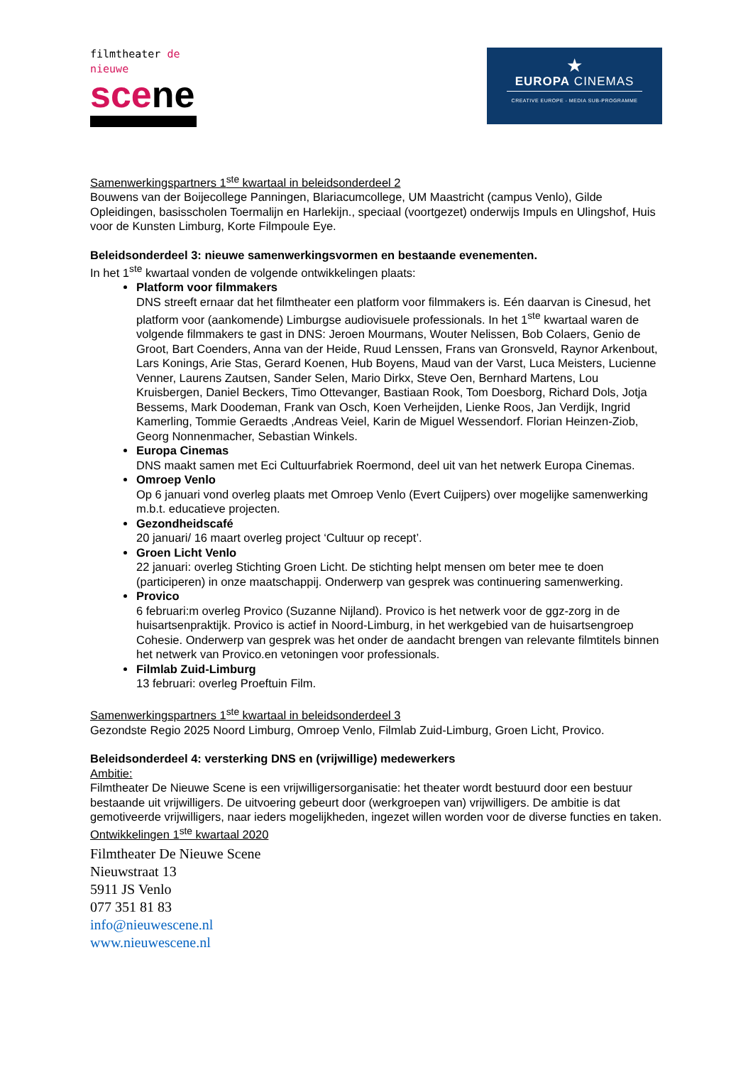filmtheater de nieuwe
scene
★
EUROPA CINEMAS
CREATIVE EUROPE - MEDIA SUB-PROGRAMME
Samenwerkingspartners 1<sup>ste</sup> kwartaal in beleidsonderdeel 2
Bouwens van der Boijecollege Panningen, Blariacumcollege, UM Maastricht (campus Venlo), Gilde Opleidingen, basisscholen Toermalijn en Harlekijn., speciaal (voortgezet) onderwijs Impuls en Ulingshof, Huis voor de Kunsten Limburg, Korte Filmpoule Eye.
Beleidsonderdeel 3: nieuwe samenwerkingsvormen en bestaande evenementen.
In het 1<sup>ste</sup> kwartaal vonden de volgende ontwikkelingen plaats:
Platform voor filmmakers
DNS streeft ernaar dat het filmtheater een platform voor filmmakers is. Eén daarvan is Cinesud, het platform voor (aankomende) Limburgse audiovisuele professionals. In het 1<sup>ste</sup> kwartaal waren de volgende filmmakers te gast in DNS: Jeroen Mourmans, Wouter Nelissen, Bob Colaers, Genio de Groot, Bart Coenders, Anna van der Heide, Ruud Lenssen, Frans van Gronsveld, Raynor Arkenbout, Lars Konings, Arie Stas, Gerard Koenen, Hub Boyens, Maud van der Varst, Luca Meisters, Lucienne Venner, Laurens Zautsen, Sander Selen, Mario Dirkx, Steve Oen, Bernhard Martens, Lou Kruisbergen, Daniel Beckers, Timo Ottevanger, Bastiaan Rook, Tom Doesborg, Richard Dols, Jotja Bessems, Mark Doodeman, Frank van Osch, Koen Verheijden, Lienke Roos, Jan Verdijk, Ingrid Kamerling, Tommie Geraedts ,Andreas Veiel, Karin de Miguel Wessendorf. Florian Heinzen-Ziob, Georg Nonnenmacher, Sebastian Winkels.
Europa Cinemas
DNS maakt samen met Eci Cultuurfabriek Roermond, deel uit van het netwerk Europa Cinemas.
Omroep Venlo
Op 6 januari vond overleg plaats met Omroep Venlo (Evert Cuijpers) over mogelijke samenwerking m.b.t. educatieve projecten.
Gezondheidscafé
20 januari/ 16 maart overleg project ‘Cultuur op recept’.
Groen Licht Venlo
22 januari: overleg Stichting Groen Licht. De stichting helpt mensen om beter mee te doen (participeren) in onze maatschappij. Onderwerp van gesprek was continuering samenwerking.
Provico
6 februari:m overleg Provico (Suzanne Nijland). Provico is het netwerk voor de ggz-zorg in de huisartsenpraktijk. Provico is actief in Noord-Limburg, in het werkgebied van de huisartsengroep Cohesie. Onderwerp van gesprek was het onder de aandacht brengen van relevante filmtitels binnen het netwerk van Provico.en vetoningen voor professionals.
Filmlab Zuid-Limburg
13 februari: overleg Proeftuin Film.
Samenwerkingspartners 1<sup>ste</sup> kwartaal in beleidsonderdeel 3
Gezondste Regio 2025 Noord Limburg, Omroep Venlo, Filmlab Zuid-Limburg, Groen Licht, Provico.
Beleidsonderdeel 4: versterking DNS en (vrijwillige) medewerkers
Ambitie:
Filmtheater De Nieuwe Scene is een vrijwilligersorganisatie: het theater wordt bestuurd door een bestuur bestaande uit vrijwilligers. De uitvoering gebeurt door (werkgroepen van) vrijwilligers. De ambitie is dat gemotiveerde vrijwilligers, naar ieders mogelijkheden, ingezet willen worden voor de diverse functies en taken.
Ontwikkelingen 1<sup>ste</sup> kwartaal 2020
Filmtheater De Nieuwe Scene
Nieuwstraat 13
5911 JS Venlo
077 351 81 83
info@nieuwescene.nl
www.nieuwescene.nl